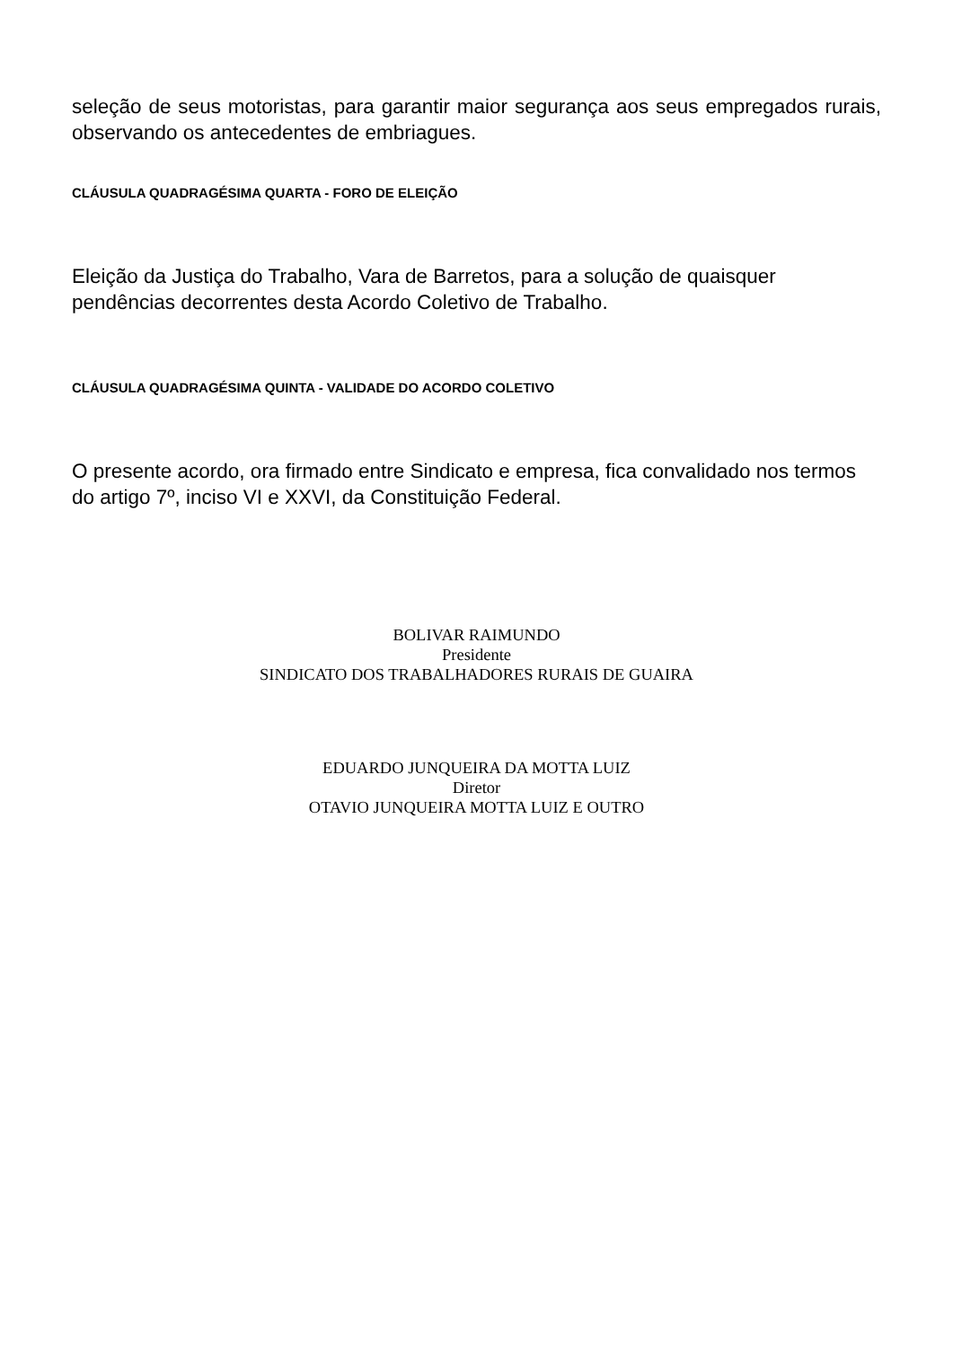seleção de seus motoristas, para garantir maior segurança aos seus empregados rurais, observando os antecedentes de embriagues.
CLÁUSULA QUADRAGÉSIMA QUARTA - FORO DE ELEIÇÃO
Eleição da Justiça do Trabalho, Vara de Barretos, para a solução de quaisquer pendências decorrentes desta Acordo Coletivo de Trabalho.
CLÁUSULA QUADRAGÉSIMA QUINTA - VALIDADE DO ACORDO COLETIVO
O presente acordo, ora firmado entre Sindicato e empresa, fica convalidado nos termos do artigo 7º, inciso VI e XXVI, da Constituição Federal.
BOLIVAR RAIMUNDO
Presidente
SINDICATO DOS TRABALHADORES RURAIS DE GUAIRA
EDUARDO JUNQUEIRA DA MOTTA LUIZ
Diretor
OTAVIO JUNQUEIRA MOTTA LUIZ E OUTRO